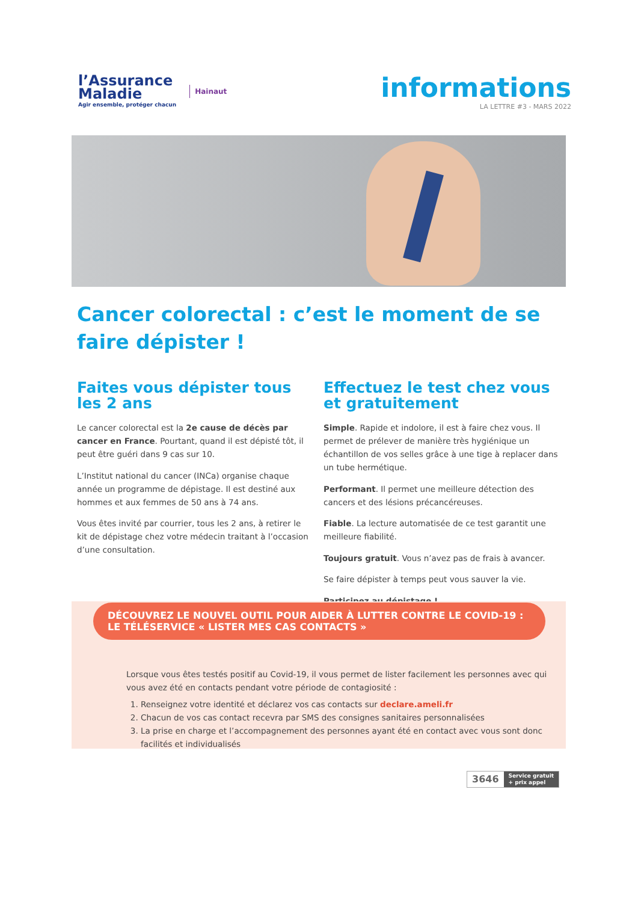l’Assurance
Maladie
Agir ensemble, protéger chacun
Hainaut
informations
LA LETTRE #3 - MARS 2022
Cancer colorectal : c’est le moment de se faire dépister !
Faites vous dépister tous les 2 ans
Le cancer colorectal est la 2e cause de décès par cancer en France. Pourtant, quand il est dépisté tôt, il peut être guéri dans 9 cas sur 10.
L’Institut national du cancer (INCa) organise chaque année un programme de dépistage. Il est destiné aux hommes et aux femmes de 50 ans à 74 ans.
Vous êtes invité par courrier, tous les 2 ans, à retirer le kit de dépistage chez votre médecin traitant à l’occasion d’une consultation.
Effectuez le test chez vous et gratuitement
Simple. Rapide et indolore, il est à faire chez vous. Il permet de prélever de manière très hygiénique un échantillon de vos selles grâce à une tige à replacer dans un tube hermétique.
Performant. Il permet une meilleure détection des cancers et des lésions précancéreuses.
Fiable. La lecture automatisée de ce test garantit une meilleure fiabilité.
Toujours gratuit. Vous n’avez pas de frais à avancer.
Se faire dépister à temps peut vous sauver la vie.
Participez au dépistage !
DÉCOUVREZ LE NOUVEL OUTIL POUR AIDER À LUTTER CONTRE LE COVID-19 : LE TÉLÉSERVICE « LISTER MES CAS CONTACTS »
Lorsque vous êtes testés positif au Covid-19, il vous permet de lister facilement les personnes avec qui vous avez été en contacts pendant votre période de contagiosité :
1. Renseignez votre identité et déclarez vos cas contacts sur declare.ameli.fr
2. Chacun de vos cas contact recevra par SMS des consignes sanitaires personnalisées
3. La prise en charge et l’accompagnement des personnes ayant été en contact avec vous sont donc facilités et individualisés
3646 Service gratuit
+ prix appel